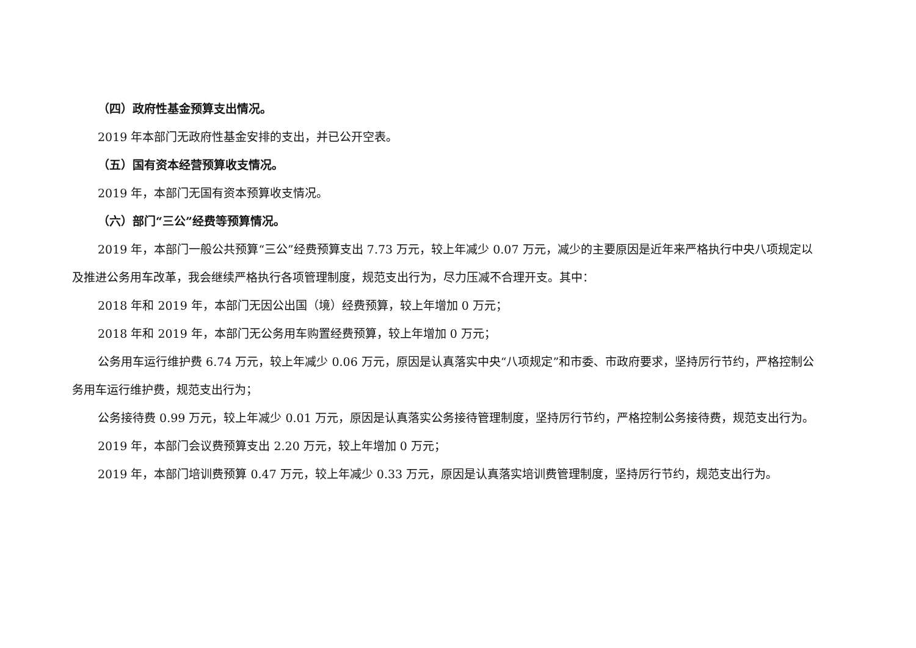（四）政府性基金预算支出情况。
2019 年本部门无政府性基金安排的支出，并已公开空表。
（五）国有资本经营预算收支情况。
2019 年，本部门无国有资本预算收支情况。
（六）部门“三公”经费等预算情况。
2019 年，本部门一般公共预算“三公”经费预算支出 7.73 万元，较上年减少 0.07 万元，减少的主要原因是近年来严格执行中央八项规定以及推进公务用车改革，我会继续严格执行各项管理制度，规范支出行为，尽力压减不合理开支。其中：
2018 年和 2019 年，本部门无因公出国（境）经费预算，较上年增加 0 万元；
2018 年和 2019 年，本部门无公务用车购置经费预算，较上年增加 0 万元；
公务用车运行维护费 6.74 万元，较上年减少 0.06 万元，原因是认真落实中央“八项规定”和市委、市政府要求，坚持厉行节约，严格控制公务用车运行维护费，规范支出行为；
公务接待费 0.99 万元，较上年减少 0.01 万元，原因是认真落实公务接待管理制度，坚持厉行节约，严格控制公务接待费，规范支出行为。
2019 年，本部门会议费预算支出 2.20 万元，较上年增加 0 万元；
2019 年，本部门培训费预算 0.47 万元，较上年减少 0.33 万元，原因是认真落实培训费管理制度，坚持厉行节约，规范支出行为。